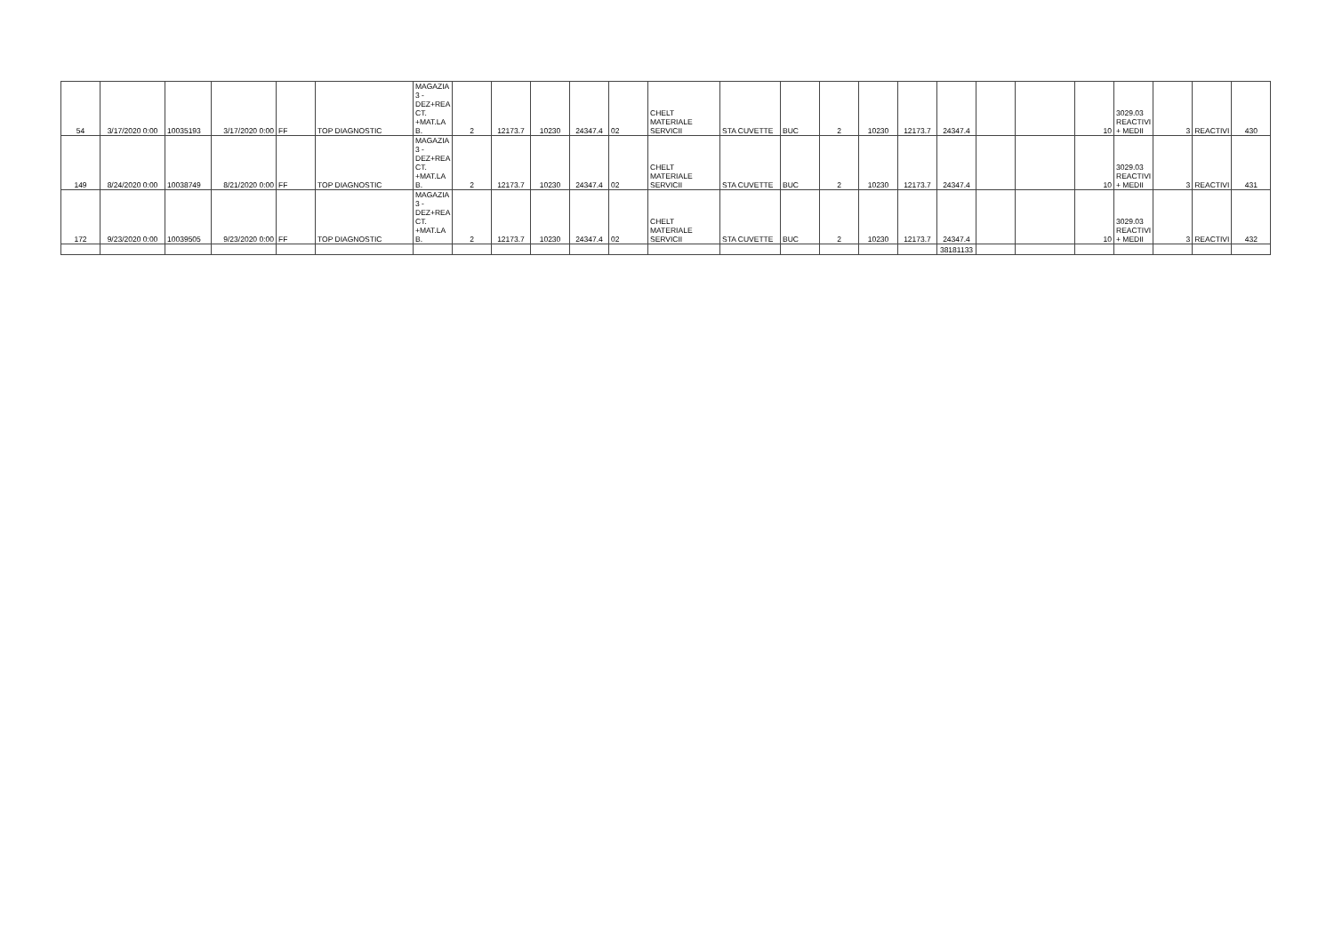| 54 | 3/17/2020 0:00 | 10035193 | 3/17/2020 0:00 | FF | TOP DIAGNOSTIC | MAGAZIA 3 - DEZ+REA CT. +MAT.LA B. | 2 | 12173.7 | 10230 | 24347.4 | 02 | CHELT MATERIALE SERVICII | STA CUVETTE | BUC | 2 | 10230 | 12173.7 | 24347.4 | | | 10 | 3029.03 REACTIVI + MEDII | 3 | REACTIVI | 430 |
| 149 | 8/24/2020 0:00 | 10038749 | 8/21/2020 0:00 | FF | TOP DIAGNOSTIC | MAGAZIA 3 - DEZ+REA CT. +MAT.LA B. | 2 | 12173.7 | 10230 | 24347.4 | 02 | CHELT MATERIALE SERVICII | STA CUVETTE | BUC | 2 | 10230 | 12173.7 | 24347.4 | | | 10 | 3029.03 REACTIVI + MEDII | 3 | REACTIVI | 431 |
| 172 | 9/23/2020 0:00 | 10039505 | 9/23/2020 0:00 | FF | TOP DIAGNOSTIC | MAGAZIA 3 - DEZ+REA CT. +MAT.LA B. | 2 | 12173.7 | 10230 | 24347.4 | 02 | CHELT MATERIALE SERVICII | STA CUVETTE | BUC | 2 | 10230 | 12173.7 | 24347.4 | | | 10 | 3029.03 REACTIVI + MEDII | 3 | REACTIVI | 432 |
| | | | | | | | | | | | | | | | | | | 38181133 | | | | | | | |